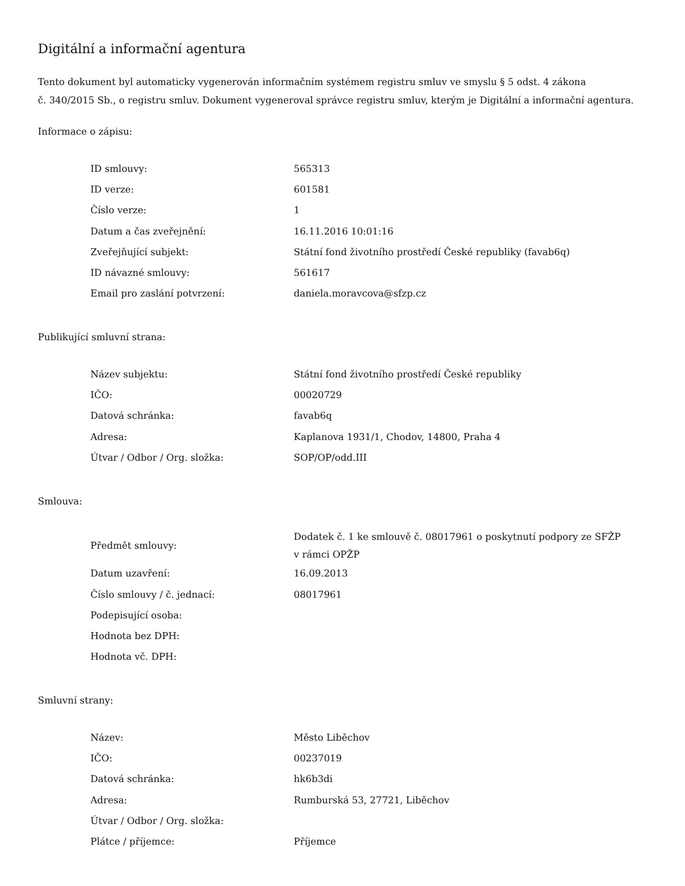Digitální a informační agentura
Tento dokument byl automaticky vygenerován informačním systémem registru smluv ve smyslu § 5 odst. 4 zákona
č. 340/2015 Sb., o registru smluv. Dokument vygeneroval správce registru smluv, kterým je Digitální a informační agentura.
Informace o zápisu:
| ID smlouvy: | 565313 |
| ID verze: | 601581 |
| Číslo verze: | 1 |
| Datum a čas zveřejnění: | 16.11.2016 10:01:16 |
| Zveřejňující subjekt: | Státní fond životního prostředí České republiky (favab6q) |
| ID návazné smlouvy: | 561617 |
| Email pro zaslání potvrzení: | daniela.moravcova@sfzp.cz |
Publikující smluvní strana:
| Název subjektu: | Státní fond životního prostředí České republiky |
| IČO: | 00020729 |
| Datová schránka: | favab6q |
| Adresa: | Kaplanova 1931/1, Chodov, 14800, Praha 4 |
| Útvar / Odbor / Org. složka: | SOP/OP/odd.III |
Smlouva:
| Předmět smlouvy: | Dodatek č. 1 ke smlouvě č. 08017961 o poskytnutí podpory ze SFŽP v rámci OPŽP |
| Datum uzavření: | 16.09.2013 |
| Číslo smlouvy / č. jednací: | 08017961 |
| Podepisující osoba: | |
| Hodnota bez DPH: | |
| Hodnota vč. DPH: | |
Smluvní strany:
| Název: | Město Liběchov |
| IČO: | 00237019 |
| Datová schránka: | hk6b3di |
| Adresa: | Rumburská 53, 27721, Liběchov |
| Útvar / Odbor / Org. složka: | |
| Plátce / příjemce: | Příjemce |